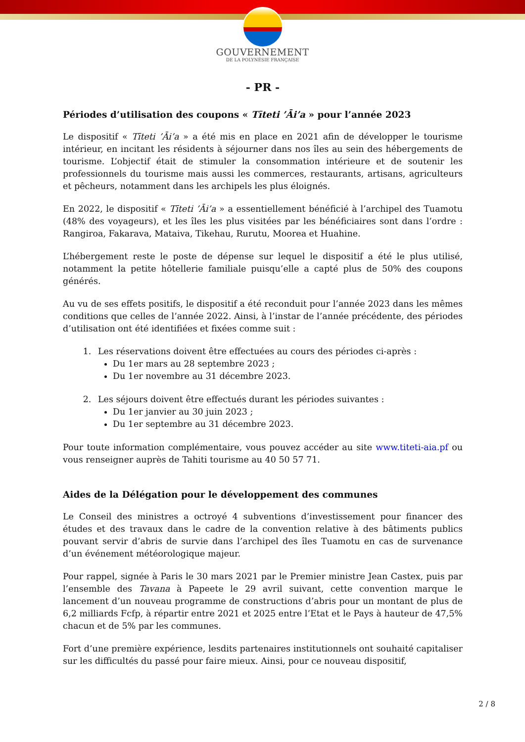GOUVERNEMENT
DE LA POLYNÉSIE FRANÇAISE
- PR -
Périodes d’utilisation des coupons « Tīteti ’Āi’a » pour l’année 2023
Le dispositif « Tīteti ’Āi’a » a été mis en place en 2021 afin de développer le tourisme intérieur, en incitant les résidents à séjourner dans nos îles au sein des hébergements de tourisme. L’objectif était de stimuler la consommation intérieure et de soutenir les professionnels du tourisme mais aussi les commerces, restaurants, artisans, agriculteurs et pêcheurs, notamment dans les archipels les plus éloignés.
En 2022, le dispositif « Tīteti ’Āi’a » a essentiellement bénéficié à l’archipel des Tuamotu (48% des voyageurs), et les îles les plus visitées par les bénéficiaires sont dans l’ordre : Rangiroa, Fakarava, Mataiva, Tikehau, Rurutu, Moorea et Huahine.
L’hébergement reste le poste de dépense sur lequel le dispositif a été le plus utilisé, notamment la petite hôtellerie familiale puisqu’elle a capté plus de 50% des coupons générés.
Au vu de ses effets positifs, le dispositif a été reconduit pour l’année 2023 dans les mêmes conditions que celles de l’année 2022. Ainsi, à l’instar de l’année précédente, des périodes d’utilisation ont été identifiées et fixées comme suit :
1. Les réservations doivent être effectuées au cours des périodes ci-après :
Du 1er mars au 28 septembre 2023 ;
Du 1er novembre au 31 décembre 2023.
2. Les séjours doivent être effectués durant les périodes suivantes :
Du 1er janvier au 30 juin 2023 ;
Du 1er septembre au 31 décembre 2023.
Pour toute information complémentaire, vous pouvez accéder au site www.titeti-aia.pf ou vous renseigner auprès de Tahiti tourisme au 40 50 57 71.
Aides de la Délégation pour le développement des communes
Le Conseil des ministres a octroyé 4 subventions d’investissement pour financer des études et des travaux dans le cadre de la convention relative à des bâtiments publics pouvant servir d’abris de survie dans l’archipel des îles Tuamotu en cas de survenance d’un événement météorologique majeur.
Pour rappel, signée à Paris le 30 mars 2021 par le Premier ministre Jean Castex, puis par l’ensemble des Tavana à Papeete le 29 avril suivant, cette convention marque le lancement d’un nouveau programme de constructions d’abris pour un montant de plus de 6,2 milliards Fcfp, à répartir entre 2021 et 2025 entre l’Etat et le Pays à hauteur de 47,5% chacun et de 5% par les communes.
Fort d’une première expérience, lesdits partenaires institutionnels ont souhaité capitaliser sur les difficultés du passé pour faire mieux. Ainsi, pour ce nouveau dispositif,
2 / 8